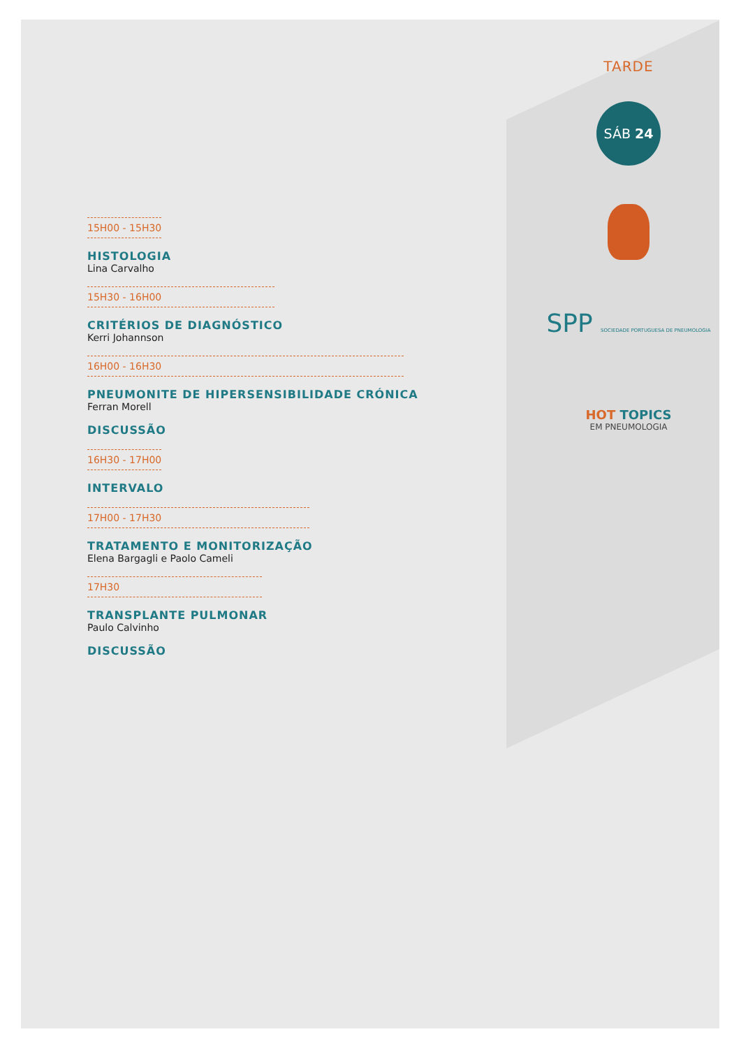TARDE
SÁB 24
SPP SOCIEDADE PORTUGUESA DE PNEUMOLOGIA
HOT TOPICS
EM PNEUMOLOGIA
15H00 - 15H30
HISTOLOGIA
Lina Carvalho
15H30 - 16H00
CRITÉRIOS DE DIAGNÓSTICO
Kerri Johannson
16H00 - 16H30
PNEUMONITE DE HIPERSENSIBILIDADE CRÓNICA
Ferran Morell
DISCUSSÃO
16H30 - 17H00
INTERVALO
17H00 - 17H30
TRATAMENTO E MONITORIZAÇÃO
Elena Bargagli e Paolo Cameli
17H30
TRANSPLANTE PULMONAR
Paulo Calvinho
DISCUSSÃO